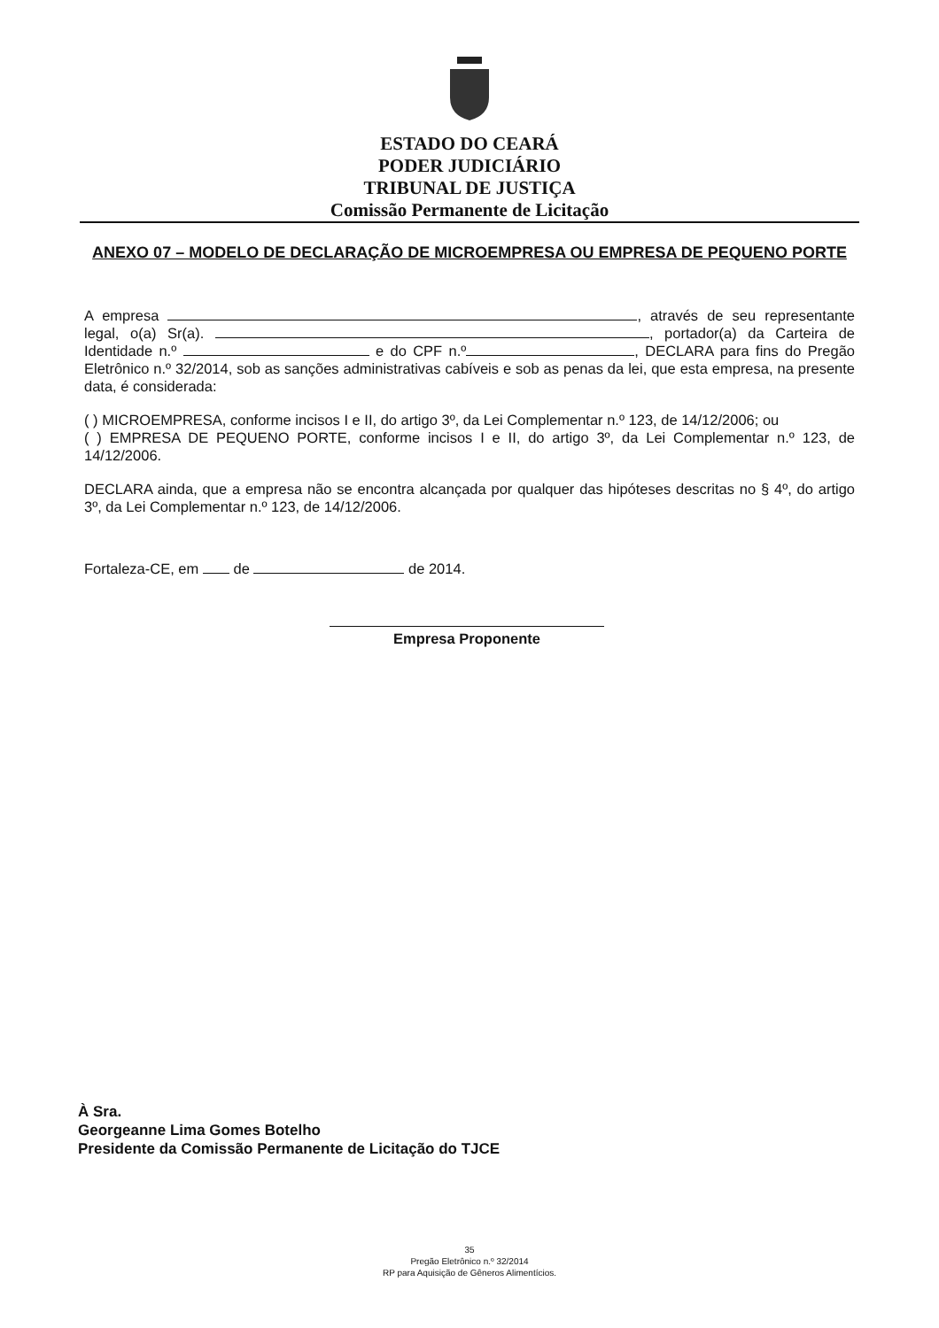ESTADO DO CEARÁ
PODER JUDICIÁRIO
TRIBUNAL DE JUSTIÇA
Comissão Permanente de Licitação
ANEXO 07 – MODELO DE DECLARAÇÃO DE MICROEMPRESA OU EMPRESA DE PEQUENO PORTE
A empresa , através de seu representante legal, o(a) Sr(a). , portador(a) da Carteira de Identidade n.º e do CPF n.º , DECLARA para fins do Pregão Eletrônico n.º 32/2014, sob as sanções administrativas cabíveis e sob as penas da lei, que esta empresa, na presente data, é considerada:
( ) MICROEMPRESA, conforme incisos I e II, do artigo 3º, da Lei Complementar n.º 123, de 14/12/2006; ou
( ) EMPRESA DE PEQUENO PORTE, conforme incisos I e II, do artigo 3º, da Lei Complementar n.º 123, de 14/12/2006.
DECLARA ainda, que a empresa não se encontra alcançada por qualquer das hipóteses descritas no § 4º, do artigo 3º, da Lei Complementar n.º 123, de 14/12/2006.
Fortaleza-CE, em de de 2014.
Empresa Proponente
À Sra.
Georgeanne Lima Gomes Botelho
Presidente da Comissão Permanente de Licitação do TJCE
35
Pregão Eletrônico n.º 32/2014
RP para Aquisição de Gêneros Alimentícios.